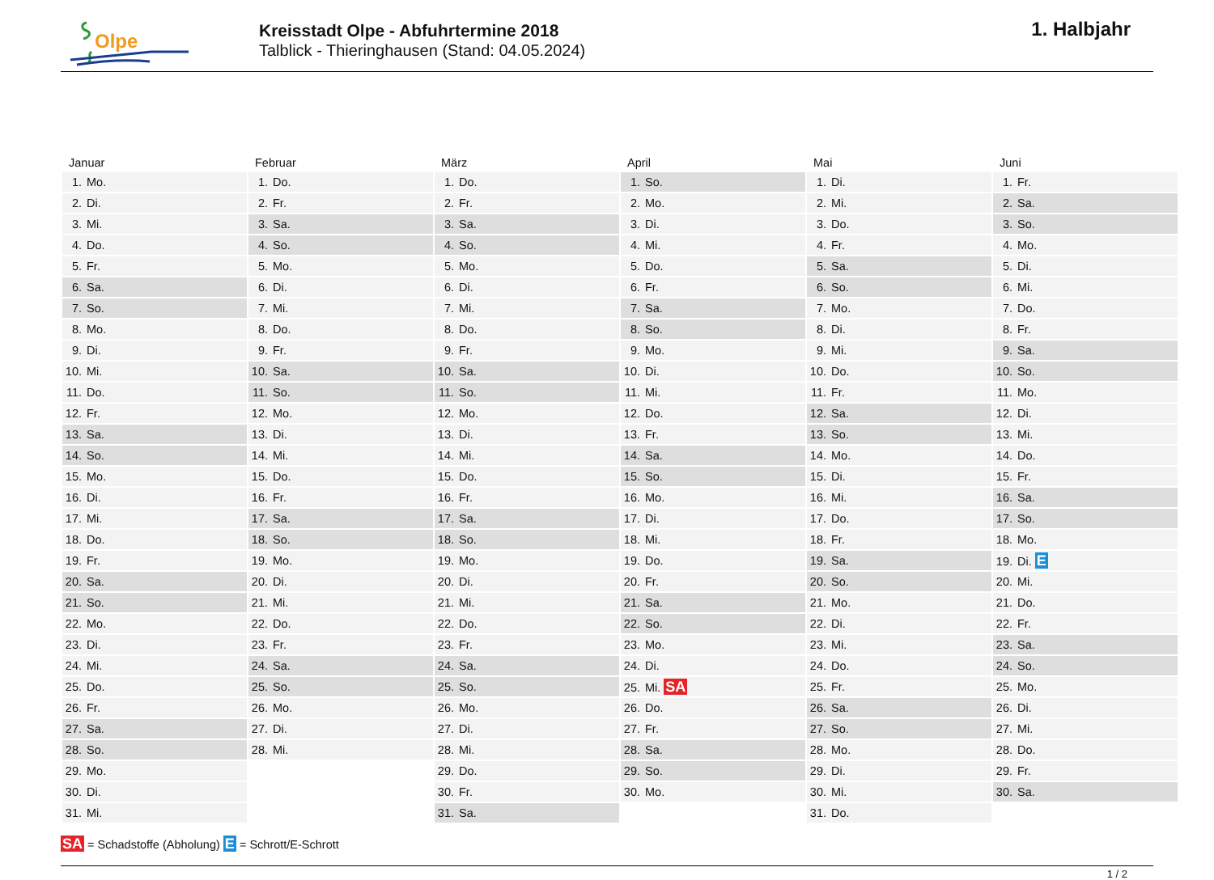Olpe
Kreisstadt Olpe - Abfuhrtermine 2018
Talblick - Thieringhausen (Stand: 04.05.2024)
1. Halbjahr
| Januar | Februar | März | April | Mai | Juni |
| --- | --- | --- | --- | --- | --- |
| 1. Mo. | 1. Do. | 1. Do. | 1. So. | 1. Di. | 1. Fr. |
| 2. Di. | 2. Fr. | 2. Fr. | 2. Mo. | 2. Mi. | 2. Sa. |
| 3. Mi. | 3. Sa. | 3. Sa. | 3. Di. | 3. Do. | 3. So. |
| 4. Do. | 4. So. | 4. So. | 4. Mi. | 4. Fr. | 4. Mo. |
| 5. Fr. | 5. Mo. | 5. Mo. | 5. Do. | 5. Sa. | 5. Di. |
| 6. Sa. | 6. Di. | 6. Di. | 6. Fr. | 6. So. | 6. Mi. |
| 7. So. | 7. Mi. | 7. Mi. | 7. Sa. | 7. Mo. | 7. Do. |
| 8. Mo. | 8. Do. | 8. Do. | 8. So. | 8. Di. | 8. Fr. |
| 9. Di. | 9. Fr. | 9. Fr. | 9. Mo. | 9. Mi. | 9. Sa. |
| 10. Mi. | 10. Sa. | 10. Sa. | 10. Di. | 10. Do. | 10. So. |
| 11. Do. | 11. So. | 11. So. | 11. Mi. | 11. Fr. | 11. Mo. |
| 12. Fr. | 12. Mo. | 12. Mo. | 12. Do. | 12. Sa. | 12. Di. |
| 13. Sa. | 13. Di. | 13. Di. | 13. Fr. | 13. So. | 13. Mi. |
| 14. So. | 14. Mi. | 14. Mi. | 14. Sa. | 14. Mo. | 14. Do. |
| 15. Mo. | 15. Do. | 15. Do. | 15. So. | 15. Di. | 15. Fr. |
| 16. Di. | 16. Fr. | 16. Fr. | 16. Mo. | 16. Mi. | 16. Sa. |
| 17. Mi. | 17. Sa. | 17. Sa. | 17. Di. | 17. Do. | 17. So. |
| 18. Do. | 18. So. | 18. So. | 18. Mi. | 18. Fr. | 18. Mo. |
| 19. Fr. | 19. Mo. | 19. Mo. | 19. Do. | 19. Sa. | 19. Di. E |
| 20. Sa. | 20. Di. | 20. Di. | 20. Fr. | 20. So. | 20. Mi. |
| 21. So. | 21. Mi. | 21. Mi. | 21. Sa. | 21. Mo. | 21. Do. |
| 22. Mo. | 22. Do. | 22. Do. | 22. So. | 22. Di. | 22. Fr. |
| 23. Di. | 23. Fr. | 23. Fr. | 23. Mo. | 23. Mi. | 23. Sa. |
| 24. Mi. | 24. Sa. | 24. Sa. | 24. Di. | 24. Do. | 24. So. |
| 25. Do. | 25. So. | 25. So. | 25. Mi. SA | 25. Fr. | 25. Mo. |
| 26. Fr. | 26. Mo. | 26. Mo. | 26. Do. | 26. Sa. | 26. Di. |
| 27. Sa. | 27. Di. | 27. Di. | 27. Fr. | 27. So. | 27. Mi. |
| 28. So. | 28. Mi. | 28. Mi. | 28. Sa. | 28. Mo. | 28. Do. |
| 29. Mo. | | 29. Do. | 29. So. | 29. Di. | 29. Fr. |
| 30. Di. | | 30. Fr. | 30. Mo. | 30. Mi. | 30. Sa. |
| 31. Mi. | | 31. Sa. | | 31. Do. | |
SA = Schadstoffe (Abholung) E = Schrott/E-Schrott
1 / 2